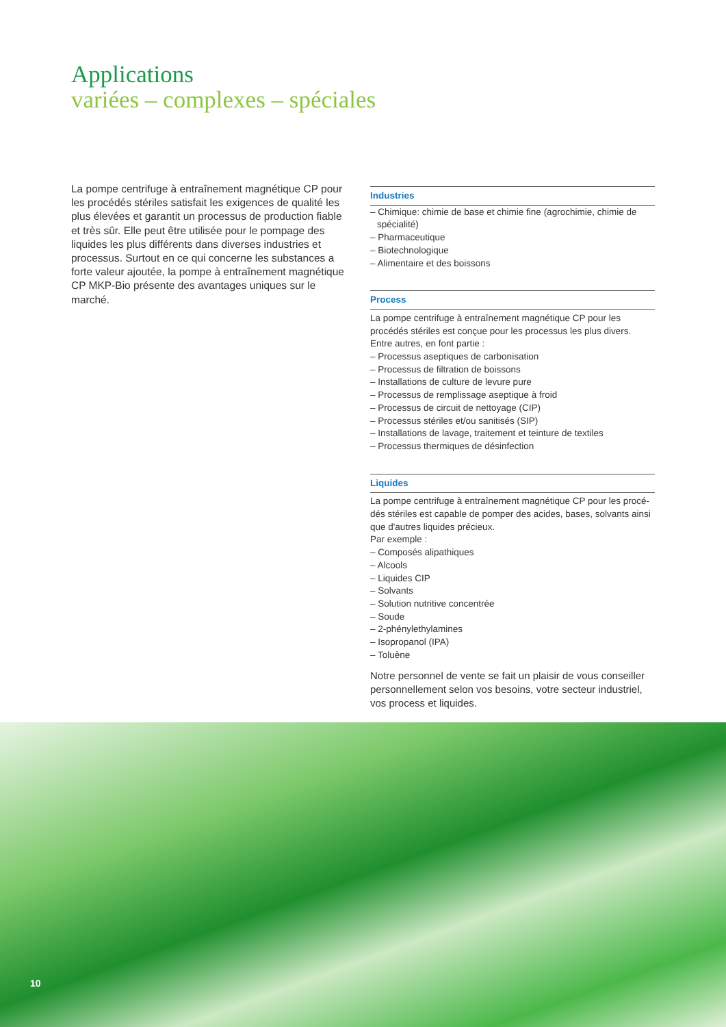Applications
variées – complexes – spéciales
La pompe centrifuge à entraînement magnétique CP pour les procédés stériles satisfait les exigences de qualité les plus élevées et garantit un processus de production fiable et très sûr. Elle peut être utilisée pour le pompage des liquides les plus différents dans diverses industries et processus. Surtout en ce qui concerne les substances a forte valeur ajoutée, la pompe à entraînement magnétique CP MKP-Bio présente des avantages uniques sur le marché.
Industries
– Chimique: chimie de base et chimie fine (agrochimie, chimie de spécialité)
– Pharmaceutique
– Biotechnologique
– Alimentaire et des boissons
Process
La pompe centrifuge à entraînement magnétique CP pour les procédés stériles est conçue pour les processus les plus divers. Entre autres, en font partie :
– Processus aseptiques de carbonisation
– Processus de filtration de boissons
– Installations de culture de levure pure
– Processus de remplissage aseptique à froid
– Processus de circuit de nettoyage (CIP)
– Processus stériles et/ou sanitisés (SIP)
– Installations de lavage, traitement et teinture de textiles
– Processus thermiques de désinfection
Liquides
La pompe centrifuge à entraînement magnétique CP pour les procé-dés stériles est capable de pomper des acides, bases, solvants ainsi que d'autres liquides précieux.
Par exemple :
– Composés alipathiques
– Alcools
– Liquides CIP
– Solvants
– Solution nutritive concentrée
– Soude
– 2-phénylethylamines
– Isopropanol (IPA)
– Toluène
Notre personnel de vente se fait un plaisir de vous conseiller personnellement selon vos besoins, votre secteur industriel, vos process et liquides.
10